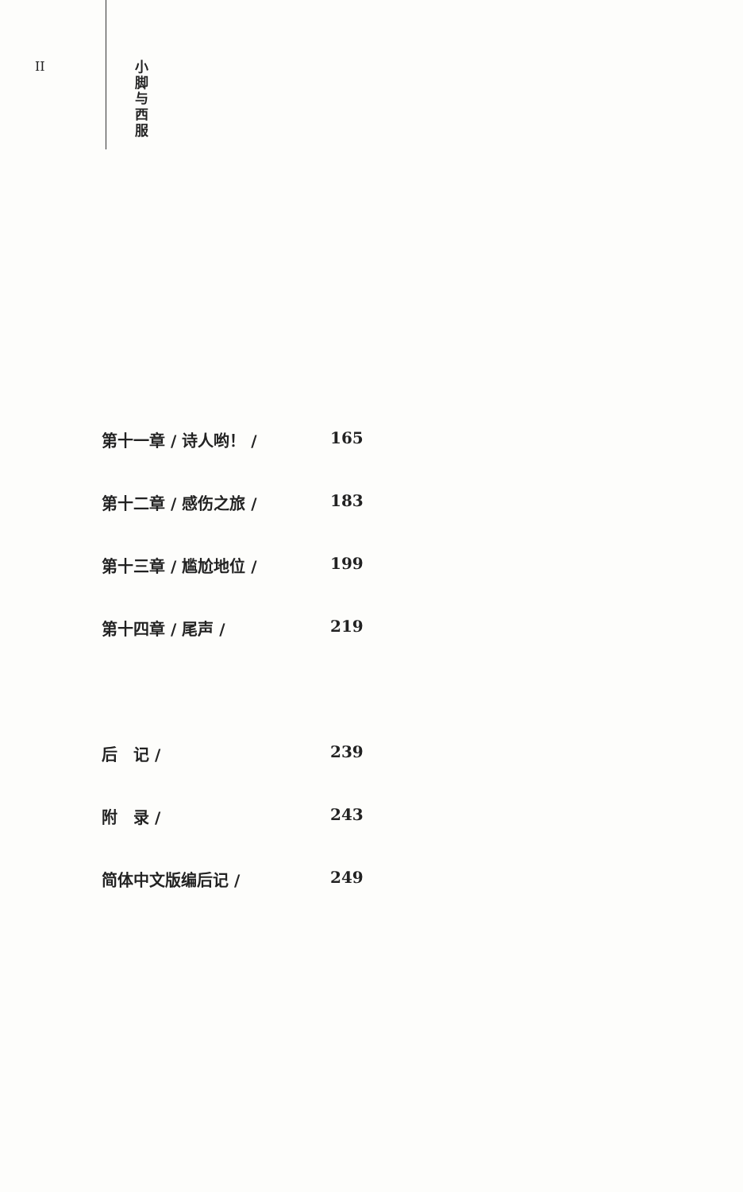II
小 脚 与 西 服
第十一章 / 诗人哟！ / 165
第十二章 / 感伤之旅 / 183
第十三章 / 尴尬地位 / 199
第十四章 / 尾声 / 219
后　记 / 239
附　录 / 243
简体中文版编后记 / 249